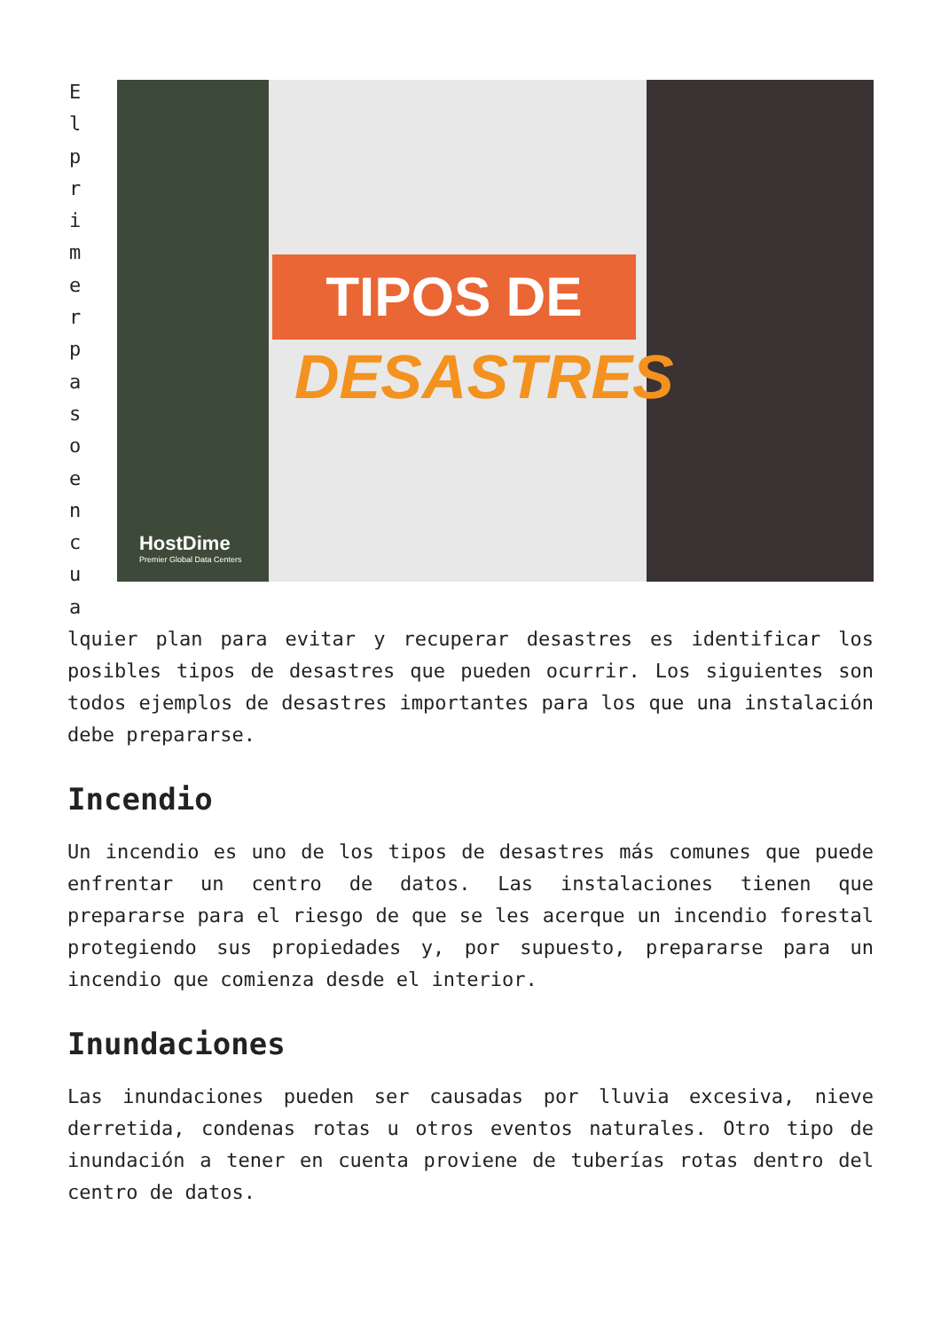E
l
p
r
i
m
e
r
p
a
s
o
e
n
c
u
a
TIPOS DE
DESASTRES
HostDime
Premier Global Data Centers
lquier plan para evitar y recuperar desastres es identificar los posibles tipos de desastres que pueden ocurrir. Los siguientes son todos ejemplos de desastres importantes para los que una instalación debe prepararse.
Incendio
Un incendio es uno de los tipos de desastres más comunes que puede enfrentar un centro de datos. Las instalaciones tienen que prepararse para el riesgo de que se les acerque un incendio forestal protegiendo sus propiedades y, por supuesto, prepararse para un incendio que comienza desde el interior.
Inundaciones
Las inundaciones pueden ser causadas por lluvia excesiva, nieve derretida, condenas rotas u otros eventos naturales. Otro tipo de inundación a tener en cuenta proviene de tuberías rotas dentro del centro de datos.